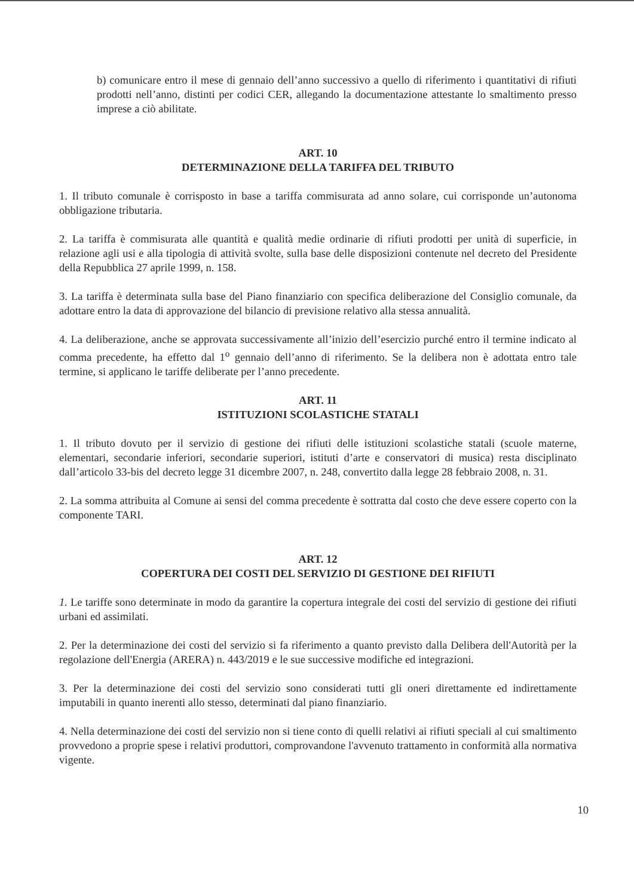b) comunicare entro il mese di gennaio dell’anno successivo a quello di riferimento i quantitativi di rifiuti prodotti nell’anno, distinti per codici CER, allegando la documentazione attestante lo smaltimento presso imprese a ciò abilitate.
ART. 10
DETERMINAZIONE DELLA TARIFFA DEL TRIBUTO
1. Il tributo comunale è corrisposto in base a tariffa commisurata ad anno solare, cui corrisponde un’autonoma obbligazione tributaria.
2. La tariffa è commisurata alle quantità e qualità medie ordinarie di rifiuti prodotti per unità di superficie, in relazione agli usi e alla tipologia di attività svolte, sulla base delle disposizioni contenute nel decreto del Presidente della Repubblica 27 aprile 1999, n. 158.
3. La tariffa è determinata sulla base del Piano finanziario con specifica deliberazione del Consiglio comunale, da adottare entro la data di approvazione del bilancio di previsione relativo alla stessa annualità.
4. La deliberazione, anche se approvata successivamente all’inizio dell’esercizio purché entro il termine indicato al comma precedente, ha effetto dal 1<sup>o</sup> gennaio dell’anno di riferimento. Se la delibera non è adottata entro tale termine, si applicano le tariffe deliberate per l’anno precedente.
ART. 11
ISTITUZIONI SCOLASTICHE STATALI
1. Il tributo dovuto per il servizio di gestione dei rifiuti delle istituzioni scolastiche statali (scuole materne, elementari, secondarie inferiori, secondarie superiori, istituti d’arte e conservatori di musica) resta disciplinato dall’articolo 33-bis del decreto legge 31 dicembre 2007, n. 248, convertito dalla legge 28 febbraio 2008, n. 31.
2. La somma attribuita al Comune ai sensi del comma precedente è sottratta dal costo che deve essere coperto con la componente TARI.
ART. 12
COPERTURA DEI COSTI DEL SERVIZIO DI GESTIONE DEI RIFIUTI
1. Le tariffe sono determinate in modo da garantire la copertura integrale dei costi del servizio di gestione dei rifiuti urbani ed assimilati.
2. Per la determinazione dei costi del servizio si fa riferimento a quanto previsto dalla Delibera dell'Autorità per la regolazione dell'Energia (ARERA) n. 443/2019 e le sue successive modifiche ed integrazioni.
3. Per la determinazione dei costi del servizio sono considerati tutti gli oneri direttamente ed indirettamente imputabili in quanto inerenti allo stesso, determinati dal piano finanziario.
4. Nella determinazione dei costi del servizio non si tiene conto di quelli relativi ai rifiuti speciali al cui smaltimento provvedono a proprie spese i relativi produttori, comprovandone l'avvenuto trattamento in conformità alla normativa vigente.
10